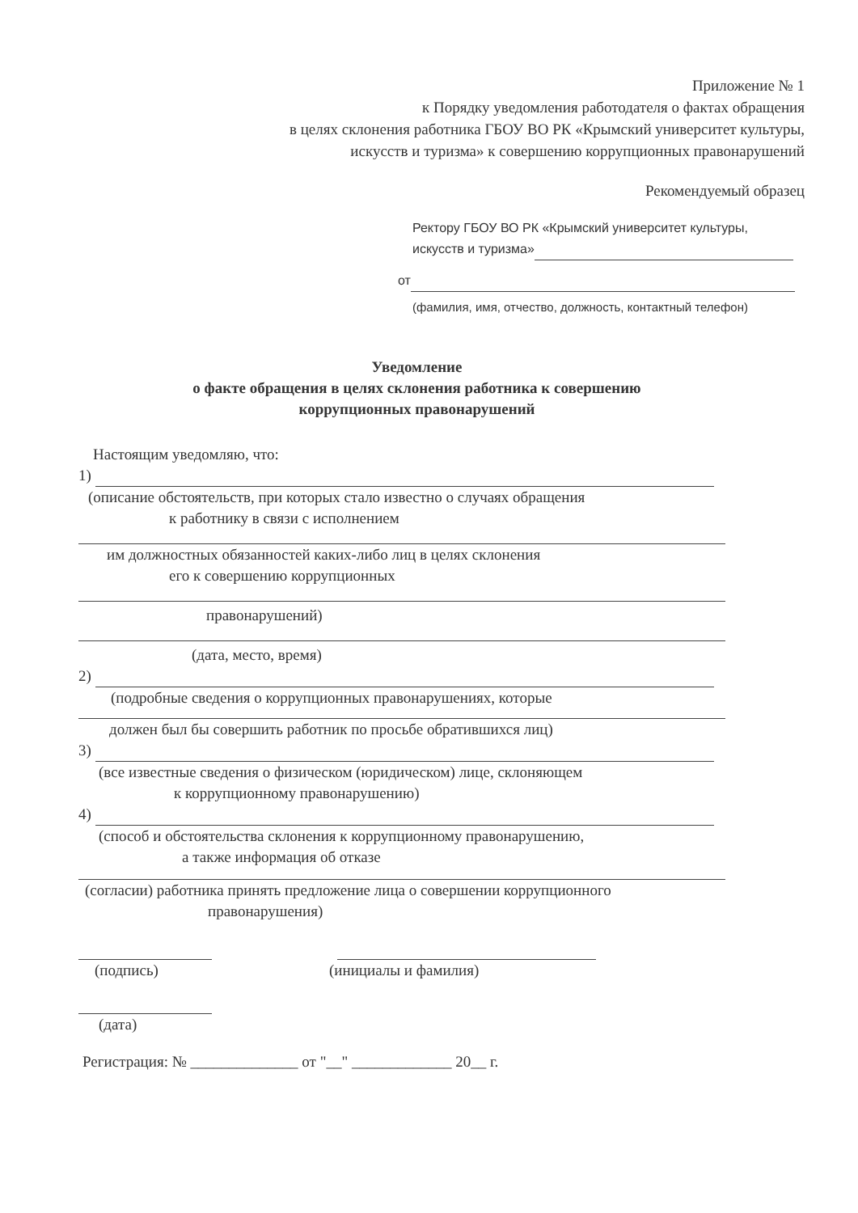Приложение № 1
к Порядку уведомления работодателя о фактах обращения
в целях склонения работника ГБОУ ВО РК «Крымский университет культуры,
искусств и туризма» к совершению коррупционных правонарушений
Рекомендуемый образец
Ректору ГБОУ ВО РК «Крымский университет культуры,
искусств и туризма»
от
(фамилия, имя, отчество, должность, контактный телефон)
Уведомление
о факте обращения в целях склонения работника к совершению
коррупционных правонарушений
Настоящим уведомляю, что:
1)
(описание обстоятельств, при которых стало известно о случаях обращения
к работнику в связи с исполнением
им должностных обязанностей каких-либо лиц в целях склонения
его к совершению коррупционных
правонарушений)
(дата, место, время)
2)
(подробные сведения о коррупционных правонарушениях, которые
должен был бы совершить работник по просьбе обратившихся лиц)
3)
(все известные сведения о физическом (юридическом) лице, склоняющем
к коррупционному правонарушению)
4)
(способ и обстоятельства склонения к коррупционному правонарушению,
а также информация об отказе
(согласии) работника принять предложение лица о совершении коррупционного
правонарушения)
(подпись) (инициалы и фамилия)
(дата)
Регистрация: № ______________ от "__" _____________ 20__ г.